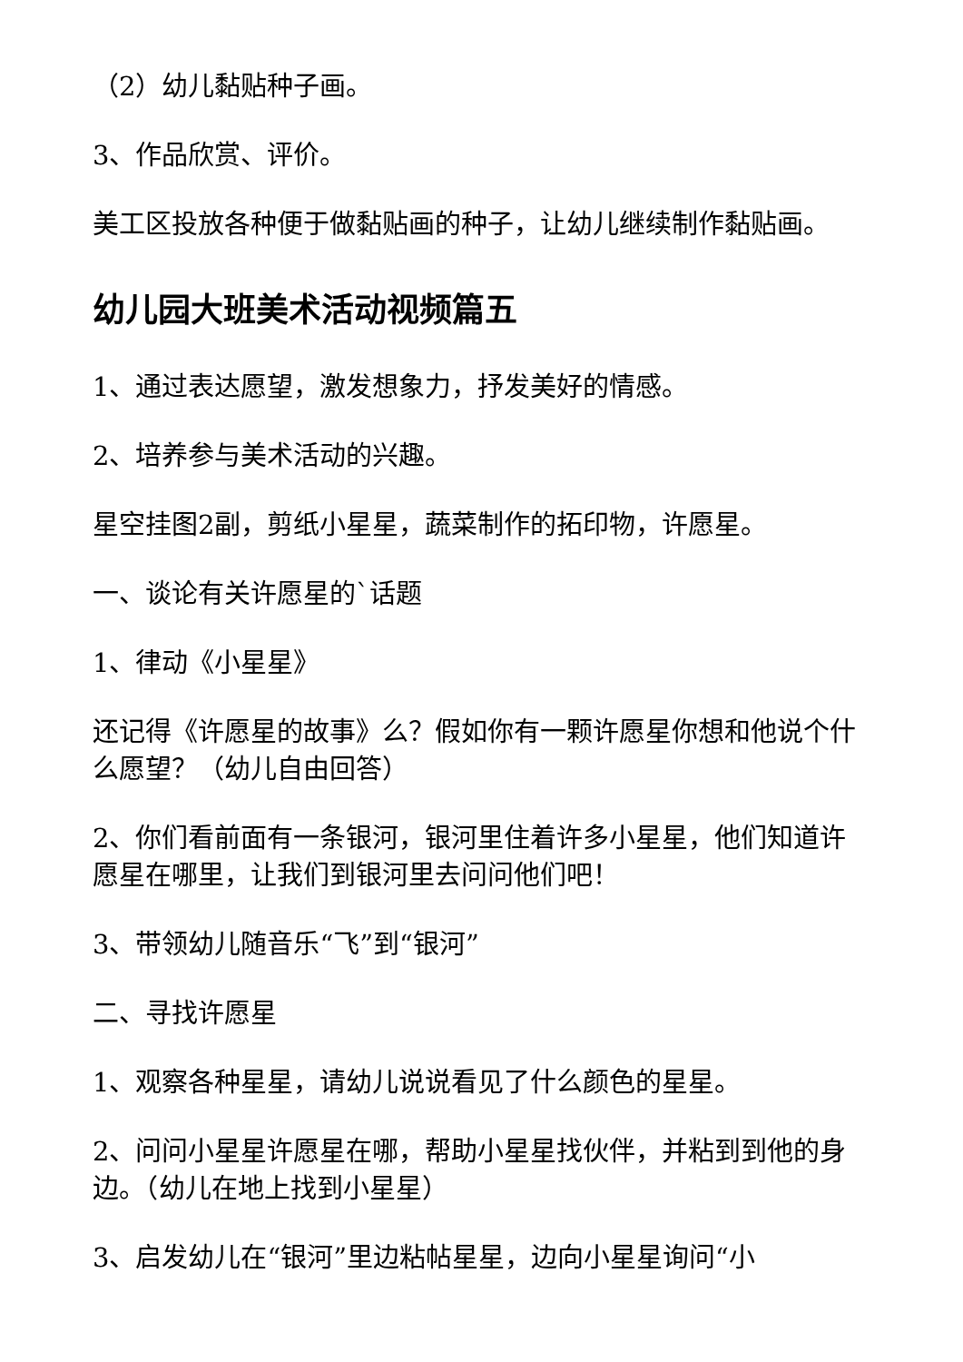（2）幼儿黏贴种子画。
3、作品欣赏、评价。
美工区投放各种便于做黏贴画的种子，让幼儿继续制作黏贴画。
幼儿园大班美术活动视频篇五
1、通过表达愿望，激发想象力，抒发美好的情感。
2、培养参与美术活动的兴趣。
星空挂图2副，剪纸小星星，蔬菜制作的拓印物，许愿星。
一、谈论有关许愿星的`话题
1、律动《小星星》
还记得《许愿星的故事》么？假如你有一颗许愿星你想和他说个什么愿望？（幼儿自由回答）
2、你们看前面有一条银河，银河里住着许多小星星，他们知道许愿星在哪里，让我们到银河里去问问他们吧！
3、带领幼儿随音乐“飞”到“银河”
二、寻找许愿星
1、观察各种星星，请幼儿说说看见了什么颜色的星星。
2、问问小星星许愿星在哪，帮助小星星找伙伴，并粘到到他的身边。（幼儿在地上找到小星星）
3、启发幼儿在“银河”里边粘帖星星，边向小星星询问“小